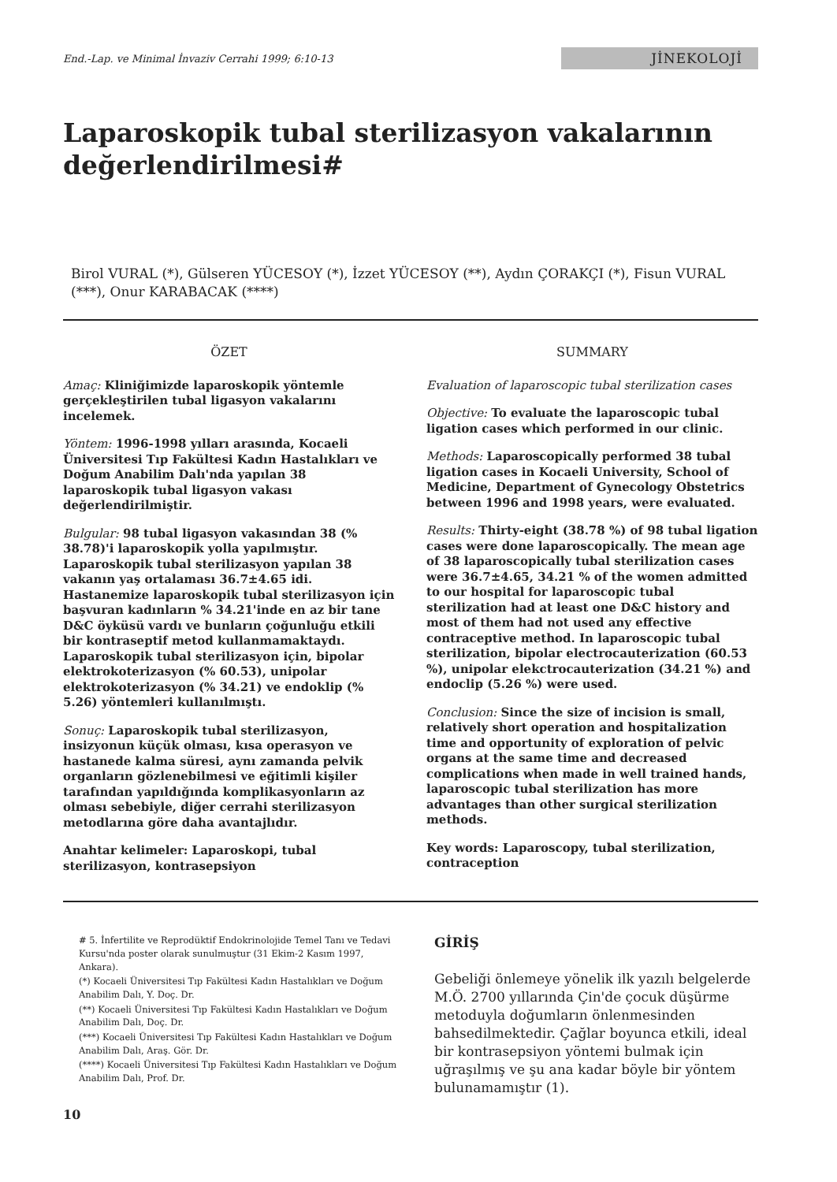End.-Lap. ve Minimal İnvaziv Cerrahi 1999; 6:10-13 JİNEKOLOJİ
Laparoskopik tubal sterilizasyon vakalarının değerlendirilmesi#
Birol VURAL (*), Gülseren YÜCESOY (*), İzzet YÜCESOY (**), Aydın ÇORAKÇI (*), Fisun VURAL (***), Onur KARABACAK (****)
ÖZET
Amaç: Kliniğimizde laparoskopik yöntemle gerçekleştirilen tubal ligasyon vakalarını incelemek.
Yöntem: 1996-1998 yılları arasında, Kocaeli Üniversitesi Tıp Fakültesi Kadın Hastalıkları ve Doğum Anabilim Dalı'nda yapılan 38 laparoskopik tubal ligasyon vakası değerlendirilmiştir.
Bulgular: 98 tubal ligasyon vakasından 38 (% 38.78)'i laparoskopik yolla yapılmıştır. Laparoskopik tubal sterilizasyon yapılan 38 vakanın yaş ortalaması 36.7±4.65 idi. Hastanemize laparoskopik tubal sterilizasyon için başvuran kadınların % 34.21'inde en az bir tane D&C öyküsü vardı ve bunların çoğunluğu etkili bir kontraseptif metod kullanmamaktaydı. Laparoskopik tubal sterilizasyon için, bipolar elektrokoterizasyon (% 60.53), unipolar elektrokoterizasyon (% 34.21) ve endoklip (% 5.26) yöntemleri kullanılmıştı.
Sonuç: Laparoskopik tubal sterilizasyon, insizyonun küçük olması, kısa operasyon ve hastanede kalma süresi, aynı zamanda pelvik organların gözlenebilmesi ve eğitimli kişiler tarafından yapıldığında komplikasyonların az olması sebebiyle, diğer cerrahi sterilizasyon metodlarına göre daha avantajlıdır.
Anahtar kelimeler: Laparoskopi, tubal sterilizasyon, kontrasepsiyon
SUMMARY
Evaluation of laparoscopic tubal sterilization cases
Objective: To evaluate the laparoscopic tubal ligation cases which performed in our clinic.
Methods: Laparoscopically performed 38 tubal ligation cases in Kocaeli University, School of Medicine, Department of Gynecology Obstetrics between 1996 and 1998 years, were evaluated.
Results: Thirty-eight (38.78 %) of 98 tubal ligation cases were done laparoscopically. The mean age of 38 laparoscopically tubal sterilization cases were 36.7±4.65, 34.21 % of the women admitted to our hospital for laparoscopic tubal sterilization had at least one D&C history and most of them had not used any effective contraceptive method. In laparoscopic tubal sterilization, bipolar electrocauterization (60.53 %), unipolar elekctrocauterization (34.21 %) and endoclip (5.26 %) were used.
Conclusion: Since the size of incision is small, relatively short operation and hospitalization time and opportunity of exploration of pelvic organs at the same time and decreased complications when made in well trained hands, laparoscopic tubal sterilization has more advantages than other surgical sterilization methods.
Key words: Laparoscopy, tubal sterilization, contraception
# 5. İnfertilite ve Reprodüktif Endokrinolojide Temel Tanı ve Tedavi Kursu'nda poster olarak sunulmuştur (31 Ekim-2 Kasım 1997, Ankara).
(*) Kocaeli Üniversitesi Tıp Fakültesi Kadın Hastalıkları ve Doğum Anabilim Dalı, Y. Doç. Dr.
(**) Kocaeli Üniversitesi Tıp Fakültesi Kadın Hastalıkları ve Doğum Anabilim Dalı, Doç. Dr.
(***) Kocaeli Üniversitesi Tıp Fakültesi Kadın Hastalıkları ve Doğum Anabilim Dalı, Araş. Gör. Dr.
(****) Kocaeli Üniversitesi Tıp Fakültesi Kadın Hastalıkları ve Doğum Anabilim Dalı, Prof. Dr.
GİRİŞ
Gebeliği önlemeye yönelik ilk yazılı belgelerde M.Ö. 2700 yıllarında Çin'de çocuk düşürme metoduyla doğumların önlenmesinden bahsedilmektedir. Çağlar boyunca etkili, ideal bir kontrasepsiyon yöntemi bulmak için uğraşılmış ve şu ana kadar böyle bir yöntem bulunamamıştır (1).
10